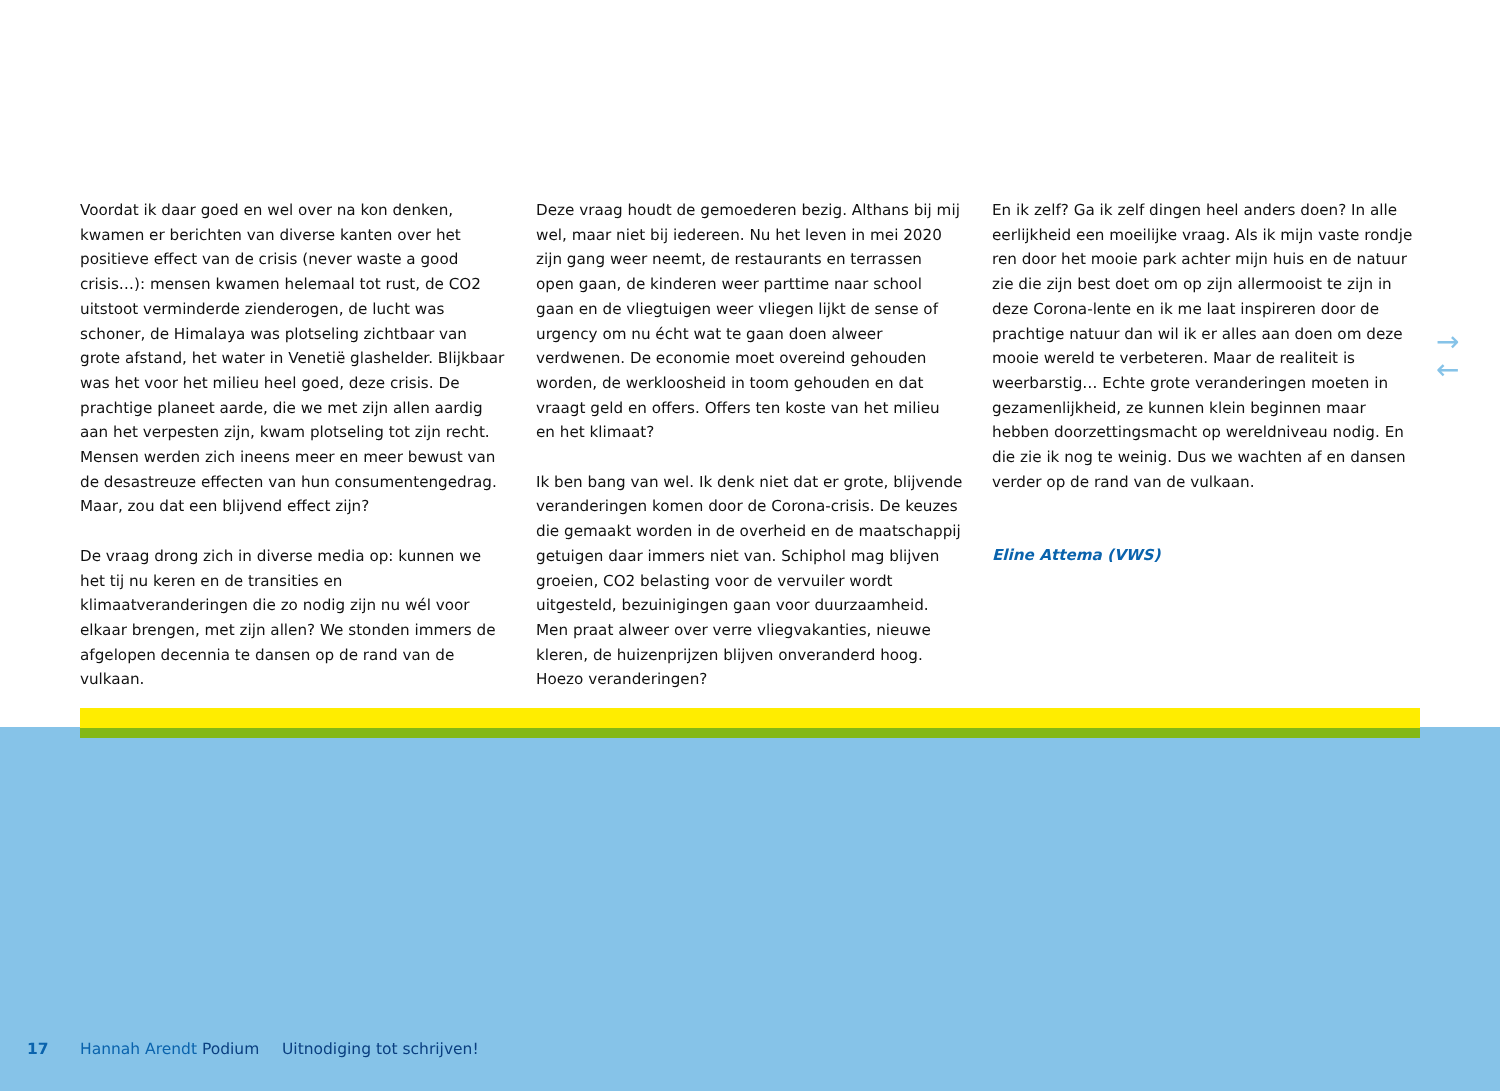Voordat ik daar goed en wel over na kon denken, kwamen er berichten van diverse kanten over het positieve effect van de crisis (never waste a good crisis…): mensen kwamen helemaal tot rust, de CO2 uitstoot verminderde zienderogen, de lucht was schoner, de Himalaya was plotseling zichtbaar van grote afstand, het water in Venetië glashelder. Blijkbaar was het voor het milieu heel goed, deze crisis. De prachtige planeet aarde, die we met zijn allen aardig aan het verpesten zijn, kwam plotseling tot zijn recht. Mensen werden zich ineens meer en meer bewust van de desastreuze effecten van hun consumentengedrag. Maar, zou dat een blijvend effect zijn?
De vraag drong zich in diverse media op: kunnen we het tij nu keren en de transities en klimaatveranderingen die zo nodig zijn nu wél voor elkaar brengen, met zijn allen? We stonden immers de afgelopen decennia te dansen op de rand van de vulkaan.
Deze vraag houdt de gemoederen bezig. Althans bij mij wel, maar niet bij iedereen. Nu het leven in mei 2020 zijn gang weer neemt, de restaurants en terrassen open gaan, de kinderen weer parttime naar school gaan en de vliegtuigen weer vliegen lijkt de sense of urgency om nu écht wat te gaan doen alweer verdwenen. De economie moet overeind gehouden worden, de werkloosheid in toom gehouden en dat vraagt geld en offers. Offers ten koste van het milieu en het klimaat?
Ik ben bang van wel. Ik denk niet dat er grote, blijvende veranderingen komen door de Corona-crisis. De keuzes die gemaakt worden in de overheid en de maatschappij getuigen daar immers niet van. Schiphol mag blijven groeien, CO2 belasting voor de vervuiler wordt uitgesteld, bezuinigingen gaan voor duurzaamheid. Men praat alweer over verre vliegvakanties, nieuwe kleren, de huizenprijzen blijven onveranderd hoog. Hoezo veranderingen?
En ik zelf? Ga ik zelf dingen heel anders doen? In alle eerlijkheid een moeilijke vraag. Als ik mijn vaste rondje ren door het mooie park achter mijn huis en de natuur zie die zijn best doet om op zijn allermooist te zijn in deze Corona-lente en ik me laat inspireren door de prachtige natuur dan wil ik er alles aan doen om deze mooie wereld te verbeteren. Maar de realiteit is weerbarstig… Echte grote veranderingen moeten in gezamenlijkheid, ze kunnen klein beginnen maar hebben doorzettingsmacht op wereldniveau nodig. En die zie ik nog te weinig. Dus we wachten af en dansen verder op de rand van de vulkaan.
Eline Attema (VWS)
→
←
17 Hannah Arendt Podium Uitnodiging tot schrijven!